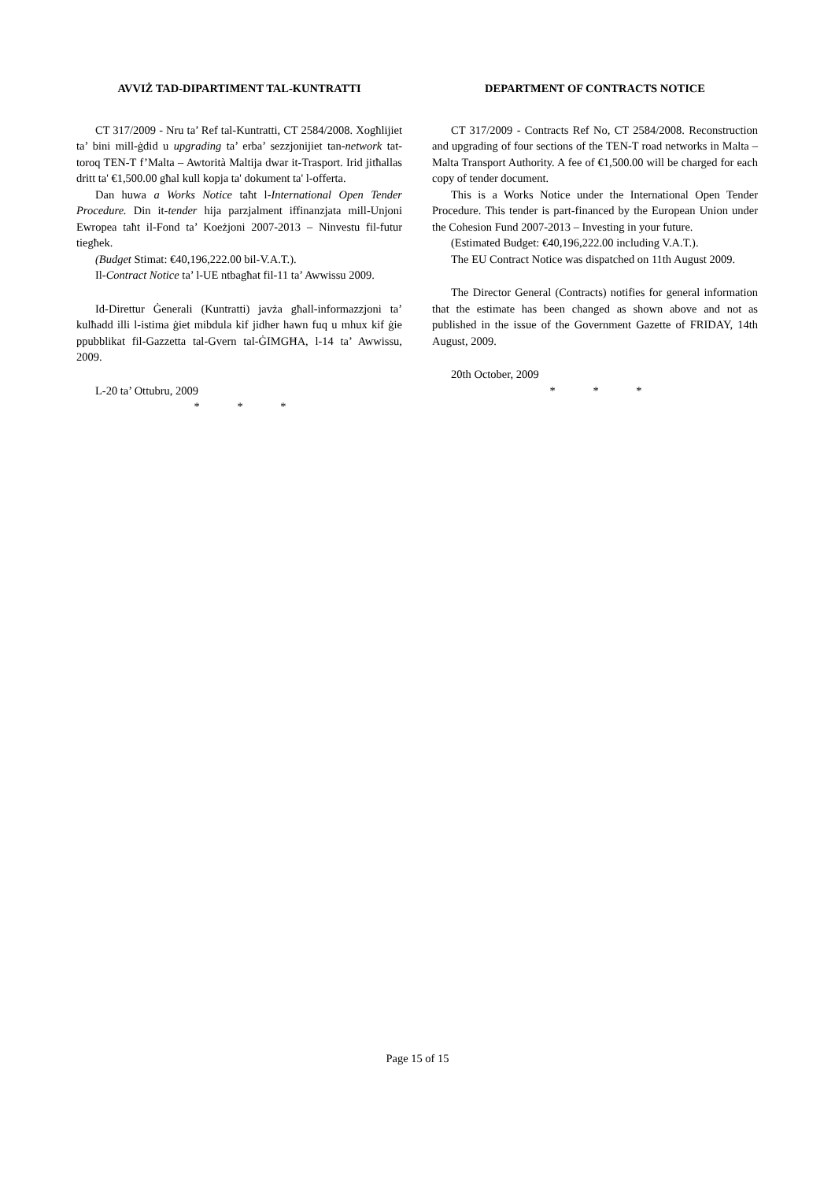AVVIŻ TAD-DIPARTIMENT TAL-KUNTRATTI
CT 317/2009 - Nru ta’ Ref tal-Kuntratti, CT 2584/2008. Xogħlijiet ta’ bini mill-ġdid u upgrading ta’ erba’ sezzjonijiet tan-network tat-toroq TEN-T f’Malta – Awtorità Maltija dwar it-Trasport. Irid jitħallas dritt ta' €1,500.00 għal kull kopja ta' dokument ta' l-offerta.
Dan huwa a Works Notice taħt l-International Open Tender Procedure. Din it-tender hija parzjalment iffinanzjata mill-Unjoni Ewropea taħt il-Fond ta’ Koeżjoni 2007-2013 – Ninvestu fil-futur tiegħek.
(Budget Stimat: €40,196,222.00 bil-V.A.T.).
Il-Contract Notice ta’ l-UE ntbagħat fil-11 ta’ Awwissu 2009.
Id-Direttur Ġenerali (Kuntratti) javża għall-informazzjoni ta’ kulħadd illi l-istima ġiet mibdula kif jidher hawn fuq u mhux kif ġie ppubblikat fil-Gazzetta tal-Gvern tal-ĠIMGĦA, l-14 ta’ Awwissu, 2009.
L-20 ta’ Ottubru, 2009
* * *
DEPARTMENT OF CONTRACTS NOTICE
CT 317/2009 - Contracts Ref No, CT 2584/2008. Reconstruction and upgrading of four sections of the TEN-T road networks in Malta – Malta Transport Authority. A fee of €1,500.00 will be charged for each copy of tender document.
This is a Works Notice under the International Open Tender Procedure. This tender is part-financed by the European Union under the Cohesion Fund 2007-2013 – Investing in your future.
(Estimated Budget: €40,196,222.00 including V.A.T.).
The EU Contract Notice was dispatched on 11th August 2009.
The Director General (Contracts) notifies for general information that the estimate has been changed as shown above and not as published in the issue of the Government Gazette of FRIDAY, 14th August, 2009.
20th October, 2009
* * *
Page 15 of 15